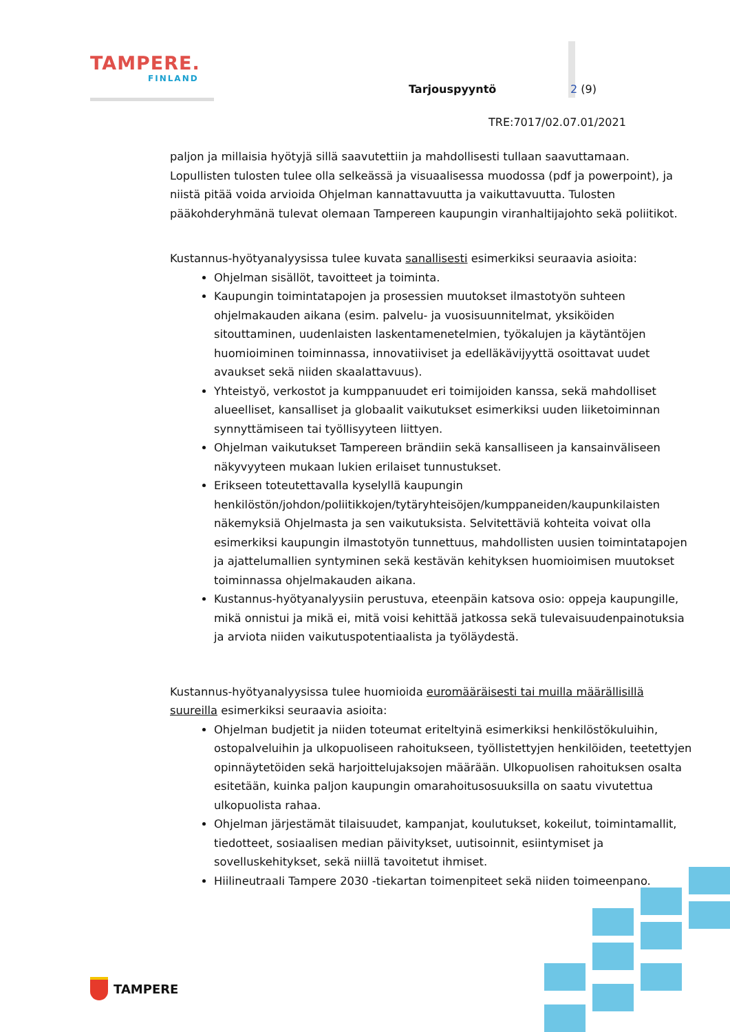TAMPERE.
FINLAND
Tarjouspyyntö 2 (9)
TRE:7017/02.07.01/2021
paljon ja millaisia hyötyjä sillä saavutettiin ja mahdollisesti tullaan saavuttamaan. Lopullisten tulosten tulee olla selkeässä ja visuaalisessa muodossa (pdf ja powerpoint), ja niistä pitää voida arvioida Ohjelman kannattavuutta ja vaikuttavuutta. Tulosten pääkohderyhmänä tulevat olemaan Tampereen kaupungin viranhaltijajohto sekä poliitikot.
Kustannus-hyötyanalyysissa tulee kuvata sanallisesti esimerkiksi seuraavia asioita:
Ohjelman sisällöt, tavoitteet ja toiminta.
Kaupungin toimintatapojen ja prosessien muutokset ilmastotyön suhteen ohjelmakauden aikana (esim. palvelu- ja vuosisuunnitelmat, yksiköiden sitouttaminen, uudenlaisten laskentamenetelmien, työkalujen ja käytäntöjen huomioiminen toiminnassa, innovatiiviset ja edelläkävijyyttä osoittavat uudet avaukset sekä niiden skaalattavuus).
Yhteistyö, verkostot ja kumppanuudet eri toimijoiden kanssa, sekä mahdolliset alueelliset, kansalliset ja globaalit vaikutukset esimerkiksi uuden liiketoiminnan synnyttämiseen tai työllisyyteen liittyen.
Ohjelman vaikutukset Tampereen brändiin sekä kansalliseen ja kansainväliseen näkyvyyteen mukaan lukien erilaiset tunnustukset.
Erikseen toteutettavalla kyselyllä kaupungin henkilöstön/johdon/poliitikkojen/tytäryhteisöjen/kumppaneiden/kaupunkilaisten näkemyksiä Ohjelmasta ja sen vaikutuksista. Selvitettäviä kohteita voivat olla esimerkiksi kaupungin ilmastotyön tunnettuus, mahdollisten uusien toimintatapojen ja ajattelumallien syntyminen sekä kestävän kehityksen huomioimisen muutokset toiminnassa ohjelmakauden aikana.
Kustannus-hyötyanalyysiin perustuva, eteenpäin katsova osio: oppeja kaupungille, mikä onnistui ja mikä ei, mitä voisi kehittää jatkossa sekä tulevaisuudenpainotuksia ja arviota niiden vaikutuspotentiaalista ja työläydestä.
Kustannus-hyötyanalyysissa tulee huomioida euromääräisesti tai muilla määrällisillä suureilla esimerkiksi seuraavia asioita:
Ohjelman budjetit ja niiden toteumat eriteltyinä esimerkiksi henkilöstökuluihin, ostopalveluihin ja ulkopuoliseen rahoitukseen, työllistettyjen henkilöiden, teetettyjen opinnäytetöiden sekä harjoittelujaksojen määrään. Ulkopuolisen rahoituksen osalta esitetään, kuinka paljon kaupungin omarahoitusosuuksilla on saatu vivutettua ulkopuolista rahaa.
Ohjelman järjestämät tilaisuudet, kampanjat, koulutukset, kokeilut, toimintamallit, tiedotteet, sosiaalisen median päivitykset, uutisoinnit, esiintymiset ja sovelluskehitykset, sekä niillä tavoitetut ihmiset.
Hiilineutraali Tampere 2030 -tiekartan toimenpiteet sekä niiden toimeenpano.
TAMPERE